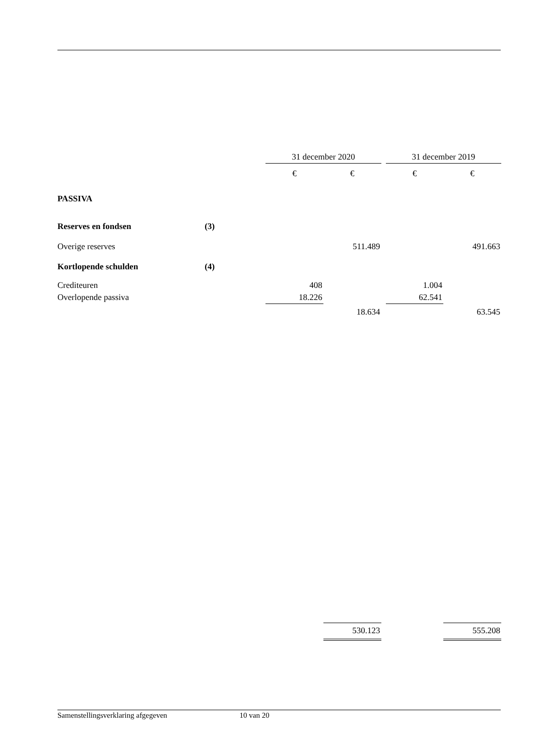| | | 31 december 2020 | | | 31 december 2019 | |
| | | € | € | | € | € |
| PASSIVA | | | | | | |
| Reserves en fondsen | (3) | | | | | |
| Overige reserves | | | 511.489 | | | 491.663 |
| Kortlopende schulden | (4) | | | | | |
| Crediteuren | | 408 | | | 1.004 | |
| Overlopende passiva | | 18.226 | | | 62.541 | |
| | | | 18.634 | | | 63.545 |
| | | | 530.123 | | | 555.208 |
Samenstellingsverklaring afgegeven 10 van 20